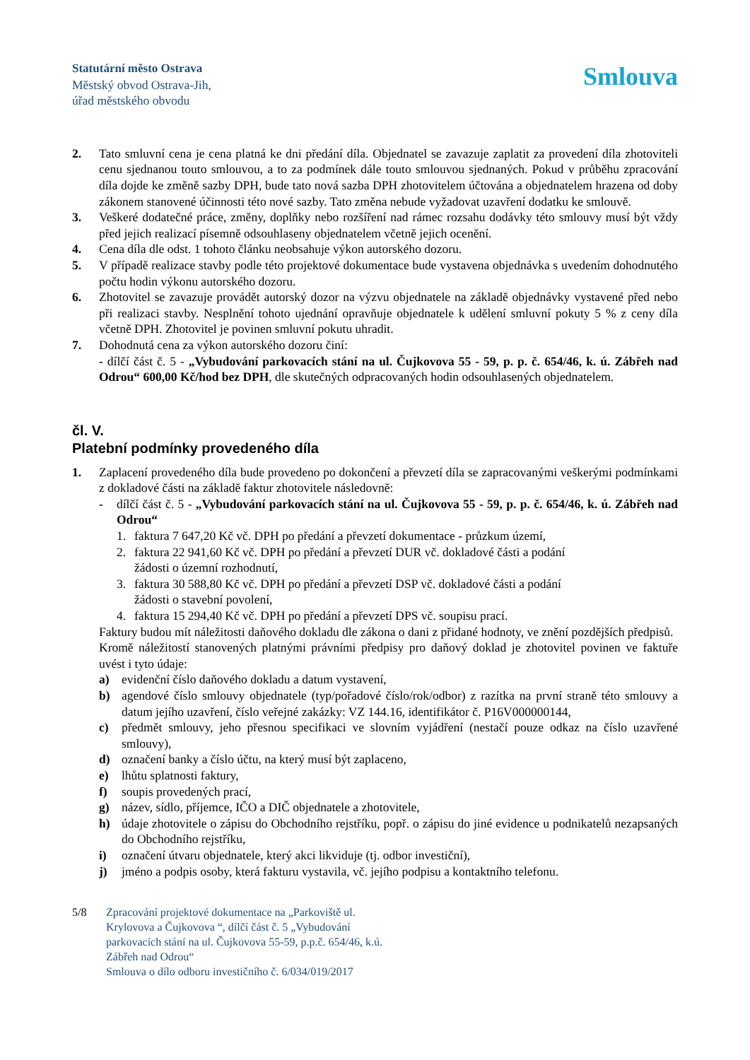Statutární město Ostrava
Městský obvod Ostrava-Jih,
úřad městského obvodu
Smlouva
2. Tato smluvní cena je cena platná ke dni předání díla. Objednatel se zavazuje zaplatit za provedení díla zhotoviteli cenu sjednanou touto smlouvou, a to za podmínek dále touto smlouvou sjednaných. Pokud v průběhu zpracování díla dojde ke změně sazby DPH, bude tato nová sazba DPH zhotovitelem účtována a objednatelem hrazena od doby zákonem stanovené účinnosti této nové sazby. Tato změna nebude vyžadovat uzavření dodatku ke smlouvě.
3. Veškeré dodatečné práce, změny, doplňky nebo rozšíření nad rámec rozsahu dodávky této smlouvy musí být vždy před jejich realizací písemně odsouhlaseny objednatelem včetně jejich ocenění.
4. Cena díla dle odst. 1 tohoto článku neobsahuje výkon autorského dozoru.
5. V případě realizace stavby podle této projektové dokumentace bude vystavena objednávka s uvedením dohodnutého počtu hodin výkonu autorského dozoru.
6. Zhotovitel se zavazuje provádět autorský dozor na výzvu objednatele na základě objednávky vystavené před nebo při realizaci stavby. Nesplnění tohoto ujednání opravňuje objednatele k udělení smluvní pokuty 5 % z ceny díla včetně DPH. Zhotovitel je povinen smluvní pokutu uhradit.
7. Dohodnutá cena za výkon autorského dozoru činí:
- dílčí část č. 5 - „Vybudování parkovacích stání na ul. Čujkovova 55 - 59, p. p. č. 654/46, k. ú. Zábřeh nad Odrou“ 600,00 Kč/hod bez DPH, dle skutečných odpracovaných hodin odsouhlasených objednatelem.
čl. V.
Platební podmínky provedeného díla
1. Zaplacení provedeného díla bude provedeno po dokončení a převzetí díla se zapracovanými veškerými podmínkami z dokladové části na základě faktur zhotovitele následovně:
- dílčí část č. 5 - „Vybudování parkovacích stání na ul. Čujkovova 55 - 59, p. p. č. 654/46, k. ú. Zábřeh nad Odrou“
1. faktura 7 647,20 Kč vč. DPH po předání a převzetí dokumentace - průzkum území,
2. faktura 22 941,60 Kč vč. DPH po předání a převzetí DUR vč. dokladové části a podání
žádosti o územní rozhodnutí,
3. faktura 30 588,80 Kč vč. DPH po předání a převzetí DSP vč. dokladové části a podání
žádosti o stavební povolení,
4. faktura 15 294,40 Kč vč. DPH po předání a převzetí DPS vč. soupisu prací.
Faktury budou mít náležitosti daňového dokladu dle zákona o dani z přidané hodnoty, ve znění pozdějších předpisů.
Kromě náležitostí stanovených platnými právními předpisy pro daňový doklad je zhotovitel povinen ve faktuře uvést i tyto údaje:
a) evidenční číslo daňového dokladu a datum vystavení,
b) agendové číslo smlouvy objednatele (typ/pořadové číslo/rok/odbor) z razítka na první straně této smlouvy a datum jejího uzavření, číslo veřejné zakázky: VZ 144.16, identifikátor č. P16V000000144,
c) předmět smlouvy, jeho přesnou specifikaci ve slovním vyjádření (nestačí pouze odkaz na číslo uzavřené smlouvy),
d) označení banky a číslo účtu, na který musí být zaplaceno,
e) lhůtu splatnosti faktury,
f) soupis provedených prací,
g) název, sídlo, příjemce, IČO a DIČ objednatele a zhotovitele,
h) údaje zhotovitele o zápisu do Obchodního rejstříku, popř. o zápisu do jiné evidence u podnikatelů nezapsaných do Obchodního rejstříku,
i) označení útvaru objednatele, který akci likviduje (tj. odbor investiční),
j) jméno a podpis osoby, která fakturu vystavila, vč. jejího podpisu a kontaktního telefonu.
5/8 Zpracování projektové dokumentace na „Parkoviště ul.
Krylovova a Čujkovova “, dílčí část č. 5 „Vybudování
parkovacích stání na ul. Čujkovova 55-59, p.p.č. 654/46, k.ú.
Zábřeh nad Odrou“
Smlouva o dílo odboru investičního č. 6/034/019/2017